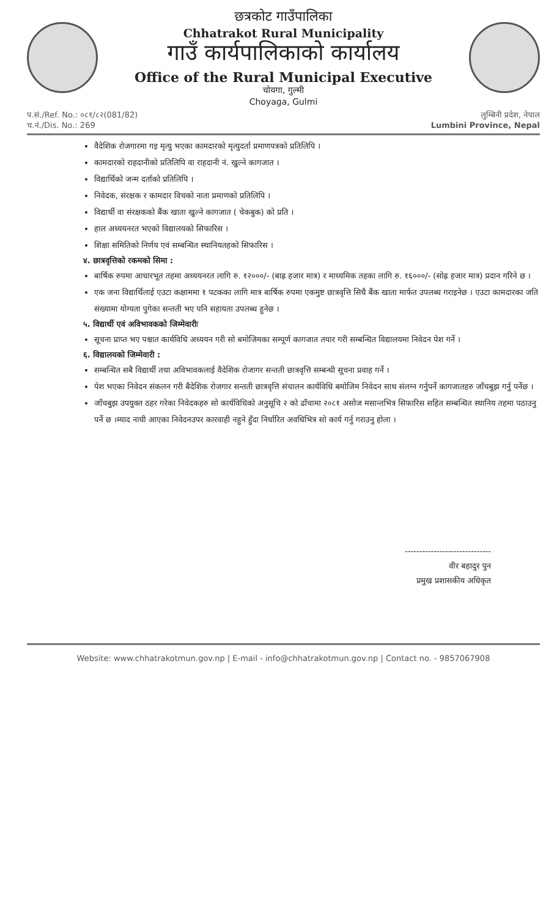छत्रकोट गाउँपालिका
Chhatrakot Rural Municipality
गाउँ कार्यपालिकाको कार्यालय
Office of the Rural Municipal Executive
चोयगा, गुल्मी
Choyaga, Gulmi
प.सं./Ref. No.: ०८१/८२(081/82)
च.नं./Dis. No.: 269
लुम्बिनी प्रदेश, नेपाल
Lumbini Province, Nepal
वैदेशिक रोजगारमा गइ मृत्यु भएका कामदारको मृत्युदर्ता प्रमाणपत्रको प्रतिलिपि ।
कामदारको राहदानीको प्रतिलिपि वा राहदानी नं. खुल्ने कागजात ।
विद्यार्थिको जन्म दर्ताको प्रतिलिपि ।
निवेदक, संरक्षक र कामदार विचको नाता प्रमाणको प्रतिलिपि ।
विद्यार्थी वा संरक्षकको बैंक खाता खुल्ने कागजात ( चेकबुक) को प्रति ।
हाल अध्ययनरत भएको विद्यालयको सिफारिस ।
शिक्षा समितिको निर्णय एवं सम्बन्धित स्थानियतहको सिफारिस ।
४. छात्रवृत्तिको रकमको सिमा :
बार्षिक रुपमा आधारभूत तहमा अध्ययनरत लागि रु. १२०००/- (बाह्र हजार मात्र) र माध्यमिक तहका लागि रु. १६०००/- (सोह्र हजार मात्र) प्रदान गरिने छ ।
एक जना विद्यार्थिलाई एउटा कक्षाममा १ पटकका लागि मात्र बार्षिक रुपमा एकमुष्ट छात्रवृत्ति सिधै बैंक खाता मार्फत उपलब्ध गराइनेछ । एउटा कामदारका जति संख्यामा योग्यता पुगेका सन्तती भए पनि सहायता उपलब्ध हुनेछ ।
५. विद्यार्थी एवं अविभावकको जिम्मेवारीः
सूचना प्राप्त भए पश्चात कार्यविधि अध्ययन गरी सो बमोजिमका सम्पूर्ण कागजात तयार गरी सम्बन्धित विद्यालयमा निवेदन पेश गर्ने ।
६. विद्यालयको जिम्मेवारी :
सम्बन्धित सबै विद्यार्थी तथा अविभावकलाई वैदेशिक रोजागर सन्तती छात्रवृत्ति सम्बन्धी सूचना प्रवाह गर्ने ।
पेश भएका निवेदन संकलन गरी बैदेशिक रोजगार सन्तती छात्रवृत्ति संचालन कार्यविधि बमोजिम निवेदन साथ संलग्न गर्नुपर्ने कागजातहरु जाँचबुझ गर्नु पर्नेछ ।
जाँचबुझ उपयुक्त ठहर गरेका निवेदकहरु सो कार्यविधिको अनुसूचि २ को ढाँचामा २०८१ असोज मसान्तभित्र सिफारिस सहित सम्बन्धित स्थानिय तहमा पठाउनु पर्ने छ ।म्याद नाघी आएका निवेदनउपर कारवाही नहुने हुँदा निर्धारित अवधिभित्र सो कार्य गर्नु गराउनु होला ।
------------------------------
वीर बहादुर पुन
प्रमुख प्रशासकीय अधिकृत
Website: www.chhatrakotmun.gov.np | E-mail - info@chhatrakotmun.gov.np | Contact no. - 9857067908